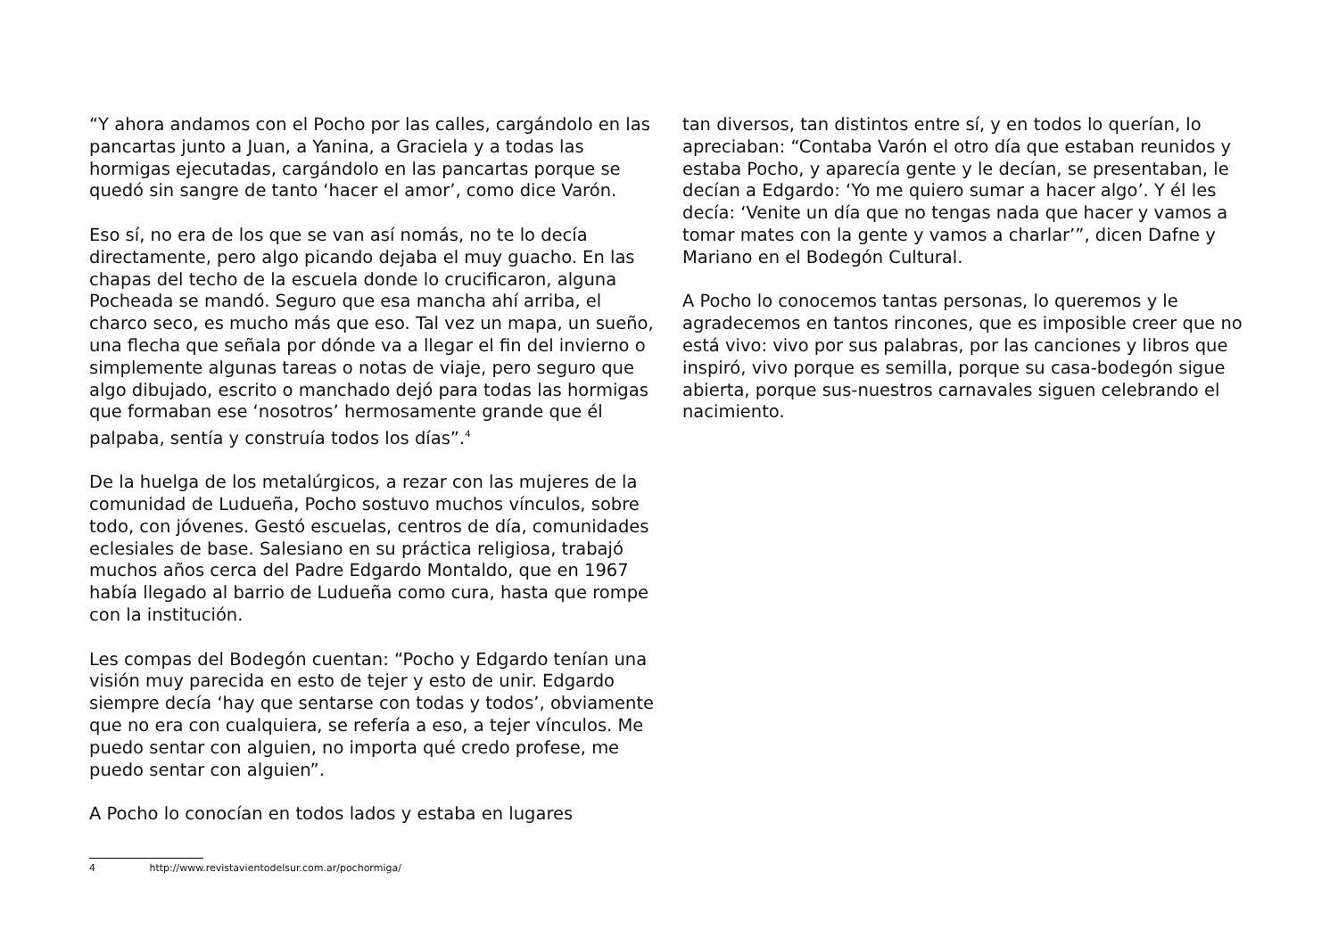“Y ahora andamos con el Pocho por las calles, cargándolo en las pancartas junto a Juan, a Yanina, a Graciela y a todas las hormigas ejecutadas, cargándolo en las pancartas porque se quedó sin sangre de tanto ‘hacer el amor’, como dice Varón.
Eso sí, no era de los que se van así nomás, no te lo decía directamente, pero algo picando dejaba el muy guacho. En las chapas del techo de la escuela donde lo crucificaron, alguna Pocheada se mandó. Seguro que esa mancha ahí arriba, el charco seco, es mucho más que eso. Tal vez un mapa, un sueño, una flecha que señala por dónde va a llegar el fin del invierno o simplemente algunas tareas o notas de viaje, pero seguro que algo dibujado, escrito o manchado dejó para todas las hormigas que formaban ese ‘nosotros’ hermosamente grande que él palpaba, sentía y construía todos los días”.<sup>4</sup>
De la huelga de los metalúrgicos, a rezar con las mujeres de la comunidad de Ludueña, Pocho sostuvo muchos vínculos, sobre todo, con jóvenes. Gestó escuelas, centros de día, comunidades eclesiales de base. Salesiano en su práctica religiosa, trabajó muchos años cerca del Padre Edgardo Montaldo, que en 1967 había llegado al barrio de Ludueña como cura, hasta que rompe con la institución.
Les compas del Bodegón cuentan: “Pocho y Edgardo tenían una visión muy parecida en esto de tejer y esto de unir. Edgardo siempre decía ‘hay que sentarse con todas y todos’, obviamente que no era con cualquiera, se refería a eso, a tejer vínculos. Me puedo sentar con alguien, no importa qué credo profese, me puedo sentar con alguien”.
A Pocho lo conocían en todos lados y estaba en lugares
tan diversos, tan distintos entre sí, y en todos lo querían, lo apreciaban: “Contaba Varón el otro día que estaban reunidos y estaba Pocho, y aparecía gente y le decían, se presentaban, le decían a Edgardo: ‘Yo me quiero sumar a hacer algo’. Y él les decía: ‘Venite un día que no tengas nada que hacer y vamos a tomar mates con la gente y vamos a charlar’”, dicen Dafne y Mariano en el Bodegón Cultural.
A Pocho lo conocemos tantas personas, lo queremos y le agradecemos en tantos rincones, que es imposible creer que no está vivo: vivo por sus palabras, por las canciones y libros que inspiró, vivo porque es semilla, porque su casa-bodegón sigue abierta, porque sus-nuestros carnavales siguen celebrando el nacimiento.
4 http://www.revistavientodelsur.com.ar/pochormiga/